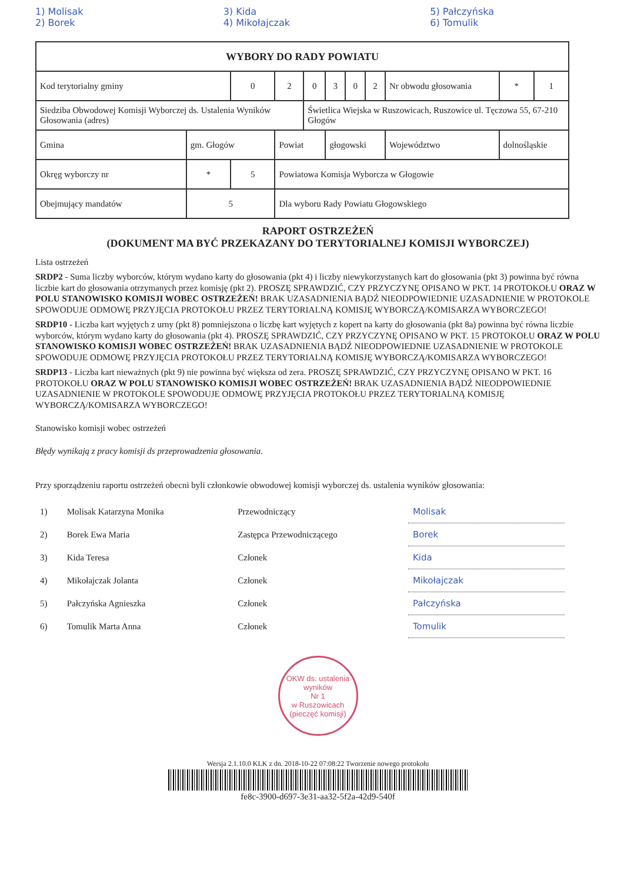1) Molisak
2) Borek 3) Kida
4) Mikołajczak 5) Pałczyńska
6) Tomulik
| WYBORY DO RADY POWIATU | | | | | | | | | | | | | |
| Kod terytorialny gminy | | | 0 | 2 | 0 | 3 | 0 | 2 | Nr obwodu głosowania | | | * | 1 |
| Siedziba Obwodowej Komisji Wyborczej ds. Ustalenia Wyników Głosowania (adres) | | | | | Świetlica Wiejska w Ruszowicach, Ruszowice ul. Tęczowa 55, 67-210 Głogów | | | | | | | | |
| Gmina | gm. Głogów | | | Powiat | | głogowski | | | | Województwo | dolnośląskie | | |
| Okręg wyborczy nr | | * | 5 | Powiatowa Komisja Wyborcza w Głogowie | | | | | | | | | |
| Obejmujący mandatów | | 5 | | Dla wyboru Rady Powiatu Głogowskiego | | | | | | | | | |
RAPORT OSTRZEŻEŃ
(DOKUMENT MA BYĆ PRZEKAZANY DO TERYTORIALNEJ KOMISJI WYBORCZEJ)
Lista ostrzeżeń
SRDP2 - Suma liczby wyborców, którym wydano karty do głosowania (pkt 4) i liczby niewykorzystanych kart do głosowania (pkt 3) powinna być równa liczbie kart do głosowania otrzymanych przez komisję (pkt 2). PROSZĘ SPRAWDZIĆ, CZY PRZYCZYNĘ OPISANO W PKT. 14 PROTOKOŁU ORAZ W POLU STANOWISKO KOMISJI WOBEC OSTRZEŻEŃ! BRAK UZASADNIENIA BĄDŹ NIEODPOWIEDNIE UZASADNIENIE W PROTOKOLE SPOWODUJE ODMOWĘ PRZYJĘCIA PROTOKOŁU PRZEZ TERYTORIALNĄ KOMISJĘ WYBORCZĄ/KOMISARZA WYBORCZEGO!
SRDP10 - Liczba kart wyjętych z urny (pkt 8) pomniejszona o liczbę kart wyjętych z kopert na karty do głosowania (pkt 8a) powinna być równa liczbie wyborców, którym wydano karty do głosowania (pkt 4). PROSZĘ SPRAWDZIĆ, CZY PRZYCZYNĘ OPISANO W PKT. 15 PROTOKOŁU ORAZ W POLU STANOWISKO KOMISJI WOBEC OSTRZEŻEŃ! BRAK UZASADNIENIA BĄDŹ NIEODPOWIEDNIE UZASADNIENIE W PROTOKOLE SPOWODUJE ODMOWĘ PRZYJĘCIA PROTOKOŁU PRZEZ TERYTORIALNĄ KOMISJĘ WYBORCZĄ/KOMISARZA WYBORCZEGO!
SRDP13 - Liczba kart nieważnych (pkt 9) nie powinna być większa od zera. PROSZĘ SPRAWDZIĆ, CZY PRZYCZYNĘ OPISANO W PKT. 16 PROTOKOŁU ORAZ W POLU STANOWISKO KOMISJI WOBEC OSTRZEŻEŃ! BRAK UZASADNIENIA BĄDŹ NIEODPOWIEDNIE UZASADNIENIE W PROTOKOLE SPOWODUJE ODMOWĘ PRZYJĘCIA PROTOKOŁU PRZEZ TERYTORIALNĄ KOMISJĘ WYBORCZĄ/KOMISARZA WYBORCZEGO!
Stanowisko komisji wobec ostrzeżeń
Błędy wynikają z pracy komisji ds przeprowadzenia głosowania.
Przy sporządzeniu raportu ostrzeżeń obecni byli członkowie obwodowej komisji wyborczej ds. ustalenia wyników głosowania:
| 1) | Molisak Katarzyna Monika | Przewodniczący | Molisak |
| 2) | Borek Ewa Maria | Zastępca Przewodniczącego | Borek |
| 3) | Kida Teresa | Członek | Kida |
| 4) | Mikołajczak Jolanta | Członek | Mikołajczak |
| 5) | Pałczyńska Agnieszka | Członek | Pałczyńska |
| 6) | Tomulik Marta Anna | Członek | Tomulik |
OKW ds. ustalenia wyników
Nr 1
w Ruszowicach
(pieczęć komisji)
Wersja 2.1.10.0 KLK z dn. 2018-10-22 07:08:22 Tworzenie nowego protokołu
fe8c-3900-d697-3e31-aa32-5f2a-42d9-540f